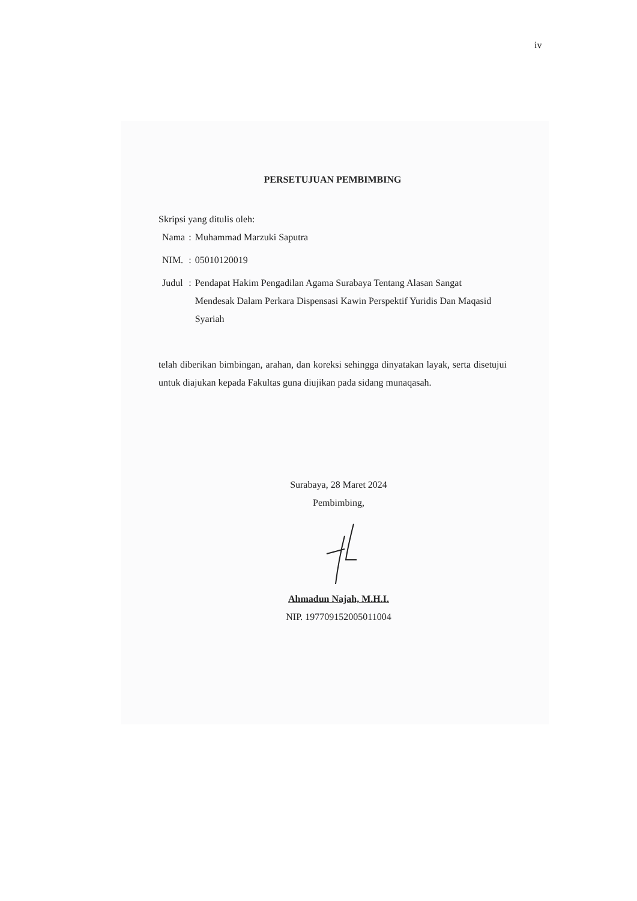iv
PERSETUJUAN PEMBIMBING
Skripsi yang ditulis oleh:
| Nama | : | Muhammad Marzuki Saputra |
| NIM. | : | 05010120019 |
| Judul | : | Pendapat Hakim Pengadilan Agama Surabaya Tentang Alasan Sangat Mendesak Dalam Perkara Dispensasi Kawin Perspektif Yuridis Dan Maqasid Syariah |
telah diberikan bimbingan, arahan, dan koreksi sehingga dinyatakan layak, serta disetujui untuk diajukan kepada Fakultas guna diujikan pada sidang munaqasah.
Surabaya, 28 Maret 2024
Pembimbing,
Ahmadun Najah, M.H.I.
NIP. 197709152005011004